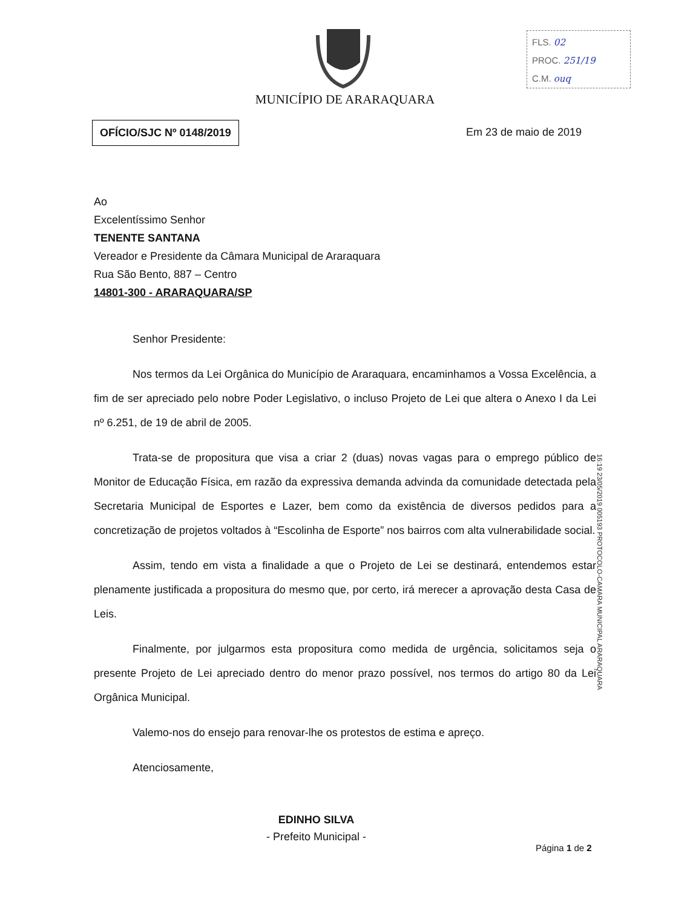FLS. 02
PROC. 251/19
C.M. ouq
MUNICÍPIO DE ARARAQUARA
OFÍCIO/SJC Nº 0148/2019 Em 23 de maio de 2019
Ao
Excelentíssimo Senhor
TENENTE SANTANA
Vereador e Presidente da Câmara Municipal de Araraquara
Rua São Bento, 887 – Centro
14801-300 - ARARAQUARA/SP
Senhor Presidente:
Nos termos da Lei Orgânica do Município de Araraquara, encaminhamos a Vossa Excelência, a fim de ser apreciado pelo nobre Poder Legislativo, o incluso Projeto de Lei que altera o Anexo I da Lei nº 6.251, de 19 de abril de 2005.
Trata-se de propositura que visa a criar 2 (duas) novas vagas para o emprego público de Monitor de Educação Física, em razão da expressiva demanda advinda da comunidade detectada pela Secretaria Municipal de Esportes e Lazer, bem como da existência de diversos pedidos para a concretização de projetos voltados à “Escolinha de Esporte” nos bairros com alta vulnerabilidade social.
Assim, tendo em vista a finalidade a que o Projeto de Lei se destinará, entendemos estar plenamente justificada a propositura do mesmo que, por certo, irá merecer a aprovação desta Casa de Leis.
Finalmente, por julgarmos esta propositura como medida de urgência, solicitamos seja o presente Projeto de Lei apreciado dentro do menor prazo possível, nos termos do artigo 80 da Lei Orgânica Municipal.
Valemo-nos do ensejo para renovar-lhe os protestos de estima e apreço.
Atenciosamente,
EDINHO SILVA
- Prefeito Municipal -
Página 1 de 2
16:19 23/05/2019 005193 PROTOCOLO-CAMARA MUNICIPAL ARARAQUARA